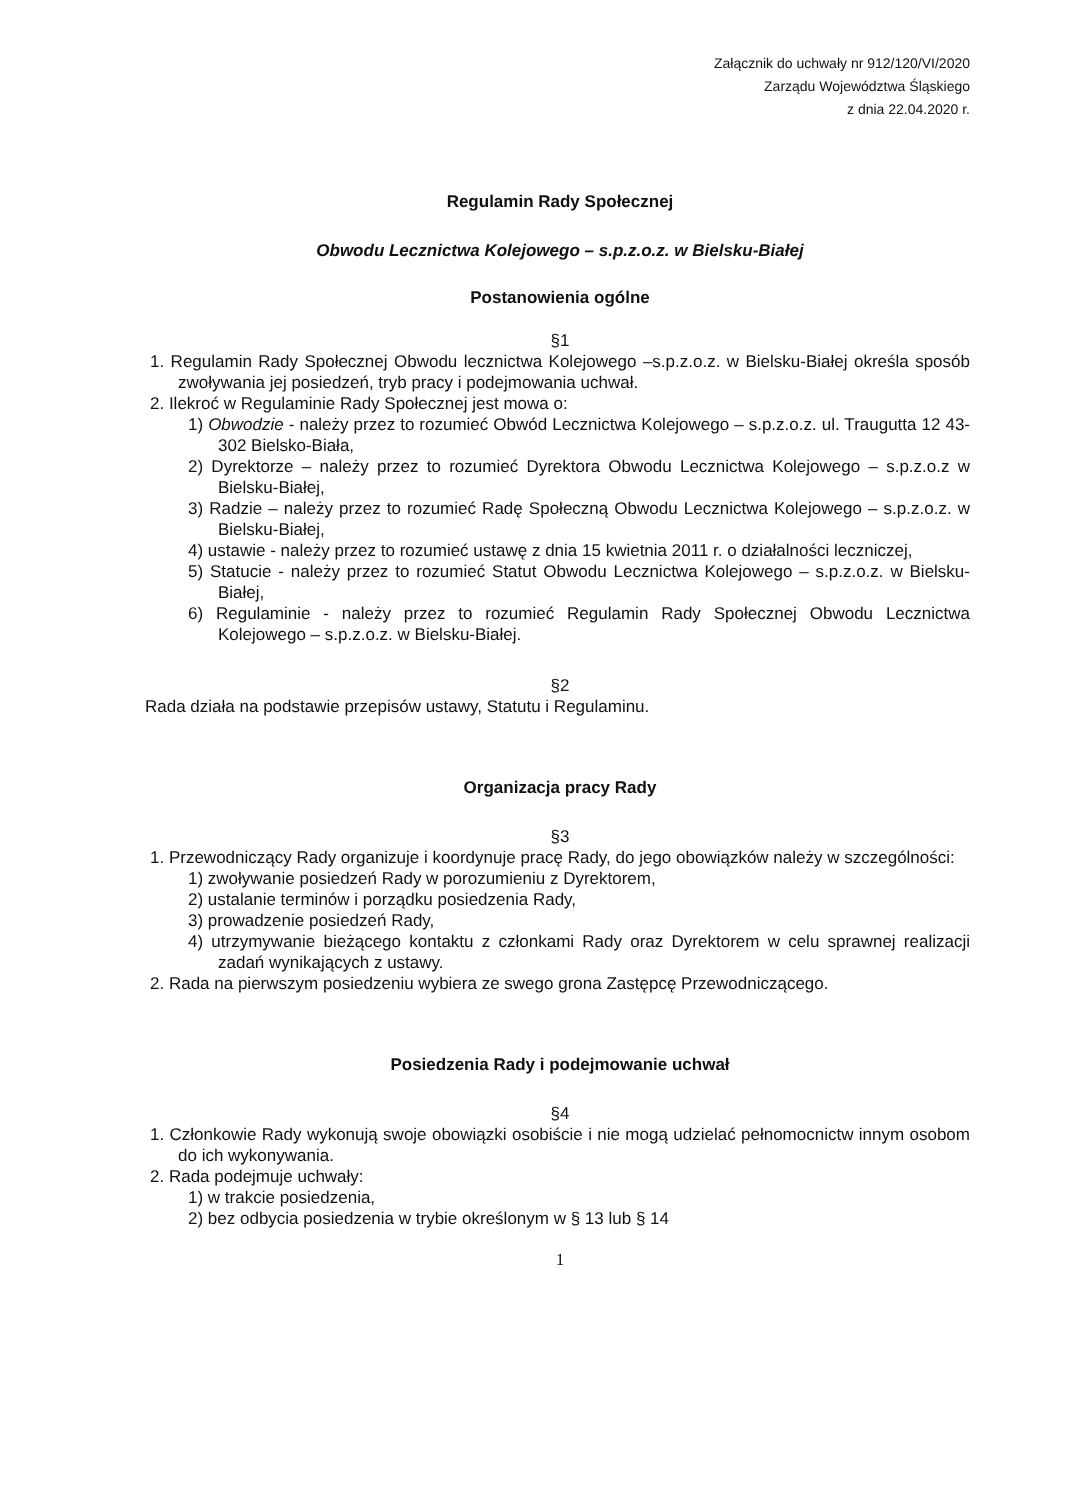Załącznik do uchwały nr 912/120/VI/2020
Zarządu Województwa Śląskiego
z dnia 22.04.2020 r.
Regulamin Rady Społecznej
Obwodu Lecznictwa Kolejowego – s.p.z.o.z. w Bielsku-Białej
Postanowienia ogólne
§1
1. Regulamin Rady Społecznej Obwodu lecznictwa Kolejowego –s.p.z.o.z. w Bielsku-Białej określa sposób zwoływania jej posiedzeń, tryb pracy i podejmowania uchwał.
2. Ilekroć w Regulaminie Rady Społecznej jest mowa o:
1) Obwodzie - należy przez to rozumieć Obwód Lecznictwa Kolejowego – s.p.z.o.z. ul. Traugutta 12 43-302 Bielsko-Biała,
2) Dyrektorze – należy przez to rozumieć Dyrektora Obwodu Lecznictwa Kolejowego – s.p.z.o.z w Bielsku-Białej,
3) Radzie – należy przez to rozumieć Radę Społeczną Obwodu Lecznictwa Kolejowego – s.p.z.o.z. w Bielsku-Białej,
4) ustawie - należy przez to rozumieć ustawę z dnia 15 kwietnia 2011 r. o działalności leczniczej,
5) Statucie - należy przez to rozumieć Statut Obwodu Lecznictwa Kolejowego – s.p.z.o.z. w Bielsku-Białej,
6) Regulaminie - należy przez to rozumieć Regulamin Rady Społecznej Obwodu Lecznictwa Kolejowego – s.p.z.o.z. w Bielsku-Białej.
§2
Rada działa na podstawie przepisów ustawy, Statutu i Regulaminu.
Organizacja pracy Rady
§3
1. Przewodniczący Rady organizuje i koordynuje pracę Rady, do jego obowiązków należy w szczególności:
1) zwoływanie posiedzeń Rady w porozumieniu z Dyrektorem,
2) ustalanie terminów i porządku posiedzenia Rady,
3) prowadzenie posiedzeń Rady,
4) utrzymywanie bieżącego kontaktu z członkami Rady oraz Dyrektorem w celu sprawnej realizacji zadań wynikających z ustawy.
2. Rada na pierwszym posiedzeniu wybiera ze swego grona Zastępcę Przewodniczącego.
Posiedzenia Rady i podejmowanie uchwał
§4
1. Członkowie Rady wykonują swoje obowiązki osobiście i nie mogą udzielać pełnomocnictw innym osobom do ich wykonywania.
2. Rada podejmuje uchwały:
1) w trakcie posiedzenia,
2) bez odbycia posiedzenia w trybie określonym w § 13 lub § 14
1